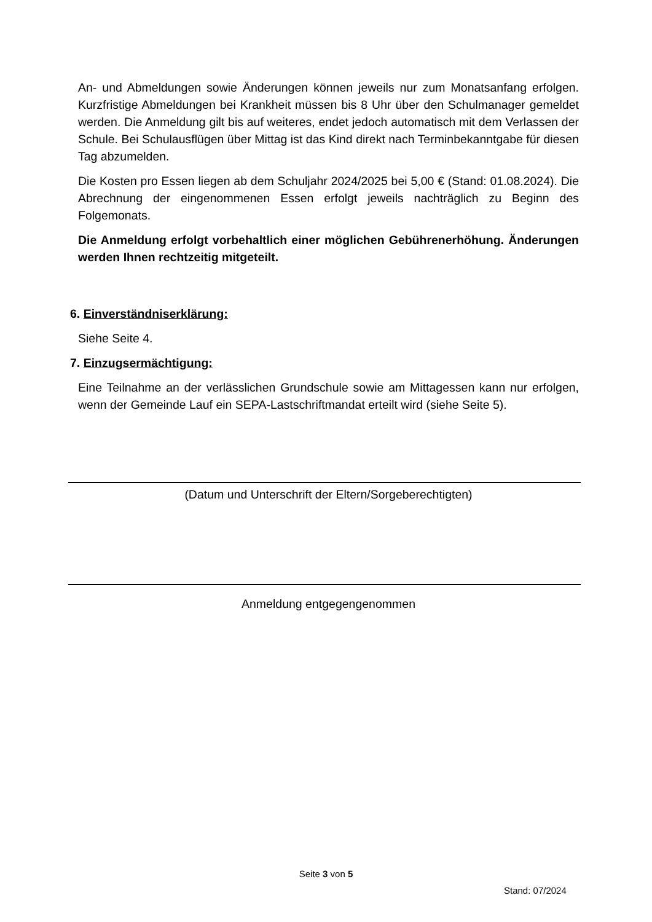An- und Abmeldungen sowie Änderungen können jeweils nur zum Monatsanfang erfolgen. Kurzfristige Abmeldungen bei Krankheit müssen bis 8 Uhr über den Schulmanager gemeldet werden. Die Anmeldung gilt bis auf weiteres, endet jedoch automatisch mit dem Verlassen der Schule. Bei Schulausflügen über Mittag ist das Kind direkt nach Terminbekanntgabe für diesen Tag abzumelden.
Die Kosten pro Essen liegen ab dem Schuljahr 2024/2025 bei 5,00 € (Stand: 01.08.2024). Die Abrechnung der eingenommenen Essen erfolgt jeweils nachträglich zu Beginn des Folgemonats.
Die Anmeldung erfolgt vorbehaltlich einer möglichen Gebührenerhöhung. Änderungen werden Ihnen rechtzeitig mitgeteilt.
6. Einverständniserklärung:
Siehe Seite 4.
7. Einzugsermächtigung:
Eine Teilnahme an der verlässlichen Grundschule sowie am Mittagessen kann nur erfolgen, wenn der Gemeinde Lauf ein SEPA-Lastschriftmandat erteilt wird (siehe Seite 5).
(Datum und Unterschrift der Eltern/Sorgeberechtigten)
Anmeldung entgegengenommen
Seite 3 von 5
Stand: 07/2024